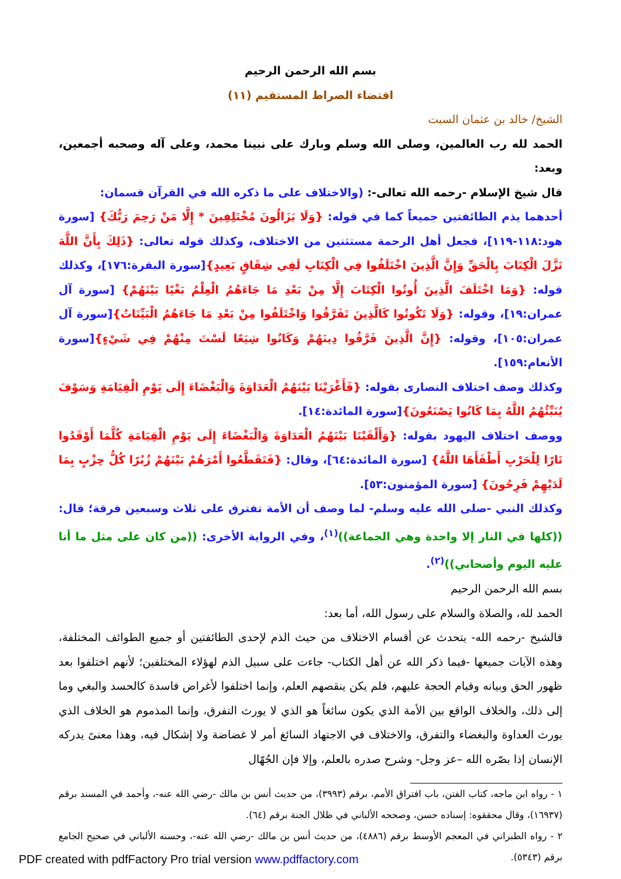بسم الله الرحمن الرحيم
اقتضاء الصراط المستقيم (١١)
الشيخ/ خالد بن عثمان السبت
الحمد لله رب العالمين، وصلى الله وسلم وبارك على نبينا محمد، وعلى آله وصحبه أجمعين، وبعد:
قال شيخ الإسلام -رحمه الله تعالى-: (والاختلاف على ما ذكره الله في القرآن قسمان:
أحدهما يذم الطائفتين جميعاً كما في قوله: {وَلَا يَزَالُونَ مُخْتَلِفِينَ * إِلَّا مَنْ رَحِمَ رَبُّكَ} [سورة هود:١١٨-١١٩]، فجعل أهل الرحمة مستثنين من الاختلاف، وكذلك قوله تعالى: {ذَلِكَ بِأَنَّ اللَّهَ نَزَّلَ الْكِتَابَ بِالْحَقِّ وَإِنَّ الَّذِينَ اخْتَلَفُوا فِي الْكِتَابِ لَفِي شِقَاقٍ بَعِيدٍ}[سورة البقرة:١٧٦]، وكذلك قوله: {وَمَا اخْتَلَفَ الَّذِينَ أُوتُوا الْكِتَابَ إِلَّا مِنْ بَعْدِ مَا جَاءَهُمُ الْعِلْمُ بَغْيًا بَيْنَهُمْ} [سورة آل عمران:١٩]، وقوله: {وَلَا تَكُونُوا كَالَّذِينَ تَفَرَّقُوا وَاخْتَلَفُوا مِنْ بَعْدِ مَا جَاءَهُمُ الْبَيِّنَاتُ}[سورة آل عمران:١٠٥]، وقوله: {إِنَّ الَّذِينَ فَرَّقُوا دِينَهُمْ وَكَانُوا شِيَعًا لَسْتَ مِنْهُمْ فِي شَيْءٍ}[سورة الأنعام:١٥٩].
وكذلك وصف اختلاف النصارى بقوله: {فَأَغْرَيْنَا بَيْنَهُمُ الْعَدَاوَةَ وَالْبَغْضَاءَ إِلَى يَوْمِ الْقِيَامَةِ وَسَوْفَ يُنَبِّئُهُمُ اللَّهُ بِمَا كَانُوا يَصْنَعُونَ}[سورة المائدة:١٤].
ووصف اختلاف اليهود بقوله: {وَأَلْقَيْنَا بَيْنَهُمُ الْعَدَاوَةَ وَالْبَغْضَاءَ إِلَى يَوْمِ الْقِيَامَةِ كُلَّمَا أَوْقَدُوا نَارًا لِلْحَرْبِ أَطْفَأَهَا اللَّهُ} [سورة المائدة:٦٤]، وقال: {فَتَقَطَّعُوا أَمْرَهُمْ بَيْنَهُمْ زُبُرًا كُلُّ حِزْبٍ بِمَا لَدَيْهِمْ فَرِحُونَ} [سورة المؤمنون:٥٣].
وكذلك النبي -صلى الله عليه وسلم- لما وصف أن الأمة تفترق على ثلاث وسبعين فرقة؛ قال: ((كلها في النار إلا واحدة وهي الجماعة))<sup>(١)</sup>، وفي الرواية الأخرى: ((من كان على مثل ما أنا عليه اليوم وأصحابي))<sup>(٢)</sup>.
بسم الله الرحمن الرحيم
الحمد لله، والصلاة والسلام على رسول الله، أما بعد:
فالشيخ -رحمه الله- يتحدث عن أقسام الاختلاف من حيث الذم لإحدى الطائفتين أو جميع الطوائف المختلفة، وهذه الآيات جميعها -فيما ذكر الله عن أهل الكتاب- جاءت على سبيل الذم لهؤلاء المختلفين؛ لأنهم اختلفوا بعد ظهور الحق وبيانه وقيام الحجة عليهم، فلم يكن ينقصهم العلم، وإنما اختلفوا لأغراض فاسدة كالحسد والبغي وما إلى ذلك، والخلاف الواقع بين الأمة الذي يكون سائغاً هو الذي لا يورث التفرق، وإنما المذموم هو الخلاف الذي يورث العداوة والبغضاء والتفرق، والاختلاف في الاجتهاد السائغ أمر لا غضاضة ولا إشكال فيه، وهذا معنىً يدركه الإنسان إذا بصّره الله –عز وجل- وشرح صدره بالعلم، وإلا فإن الجُهّال
١ - رواه ابن ماجه، كتاب الفتن، باب افتراق الأمم، برقم (٣٩٩٣)، من حديث أنس بن مالك -رضي الله عنه-، وأحمد في المسند برقم (١٦٩٣٧)، وقال محققوه: إسناده حسن، وصححه الألباني في ظلال الجنة برقم (٦٤).
٢ - رواه الطبراني في المعجم الأوسط برقم (٤٨٨٦)، من حديث أنس بن مالك -رضي الله عنه-، وحسنه الألباني في صحيح الجامع برقم (٥٣٤٣).
PDF created with pdfFactory Pro trial version www.pdffactory.com